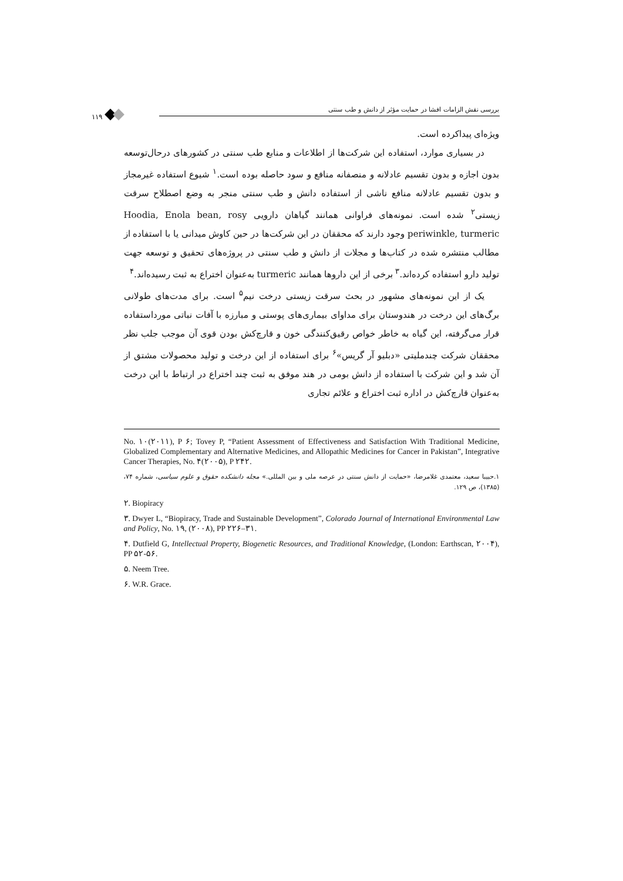۱۱۹
بررسی نقش الزامات افشا در حمایت مؤثر از دانش و طب سنتی
ویژه‌ای پیداکرده است.
در بسیاری موارد، استفاده این شرکت‌ها از اطلاعات و منابع طب سنتی در کشورهای درحال‌توسعه بدون اجازه و بدون تقسیم عادلانه و منصفانه منافع و سود حاصله بوده است.<sup>۱</sup> شیوع استفاده غیرمجاز و بدون تقسیم عادلانه منافع ناشی از استفاده دانش و طب سنتی منجر به وضع اصطلاح سرقت زیستی<sup>۲</sup> شده است. نمونه‌های فراوانی همانند گیاهان دارویی Hoodia, Enola bean, rosy periwinkle, turmeric وجود دارند که محققان در این شرکت‌ها در حین کاوش میدانی یا با استفاده از مطالب منتشره شده در کتاب‌ها و مجلات از دانش و طب سنتی در پروژه‌های تحقیق و توسعه جهت تولید دارو استفاده کرده‌اند.<sup>۳</sup> برخی از این داروها همانند turmeric به‌عنوان اختراع به ثبت رسیده‌اند.<sup>۴</sup>
یک از این نمونه‌های مشهور در بحث سرقت زیستی درخت نیم<sup>۵</sup> است. برای مدت‌های طولانی برگ‌های این درخت در هندوستان برای مداوای بیماری‌های پوستی و مبارزه با آفات نباتی مورداستفاده قرار می‌گرفته، این گیاه به خاطر خواص رقیق‌کنندگی خون و قارچ‌کش بودن قوی آن موجب جلب نظر محققان شرکت چندملیتی «دبلیو آر گریس»<sup>۶</sup> برای استفاده از این درخت و تولید محصولات مشتق از آن شد و این شرکت با استفاده از دانش بومی در هند موفق به ثبت چند اختراع در ارتباط با این درخت به‌عنوان قارچ‌کش در اداره ثبت اختراع و علائم تجاری
No. ۱۰(۲۰۱۱), P ۶; Tovey P, “Patient Assessment of Effectiveness and Satisfaction With Traditional Medicine, Globalized Complementary and Alternative Medicines, and Allopathic Medicines for Cancer in Pakistan”, Integrative Cancer Therapies, No. ۴(۲۰۰۵), P ۲۴۲.
۱.حبیبا سعید، معتمدی غلامرضا، «حمایت از دانش سنتی در عرصه ملی و بین المللی.» مجله دانشکده حقوق و علوم سیاسی، شماره ۷۴، (۱۳۸۵)، ص ۱۲۹.
۲. Biopiracy
۳. Dwyer L, “Biopiracy, Trade and Sustainable Development”, Colorado Journal of International Environmental Law and Policy, No. ۱۹, (۲۰۰۸), PP ۲۲۶–۳۱.
۴. Dutfield G, Intellectual Property, Biogenetic Resources, and Traditional Knowledge, (London: Earthscan, ۲۰۰۴), PP ۵۲-۵۶.
۵. Neem Tree.
۶. W.R. Grace.